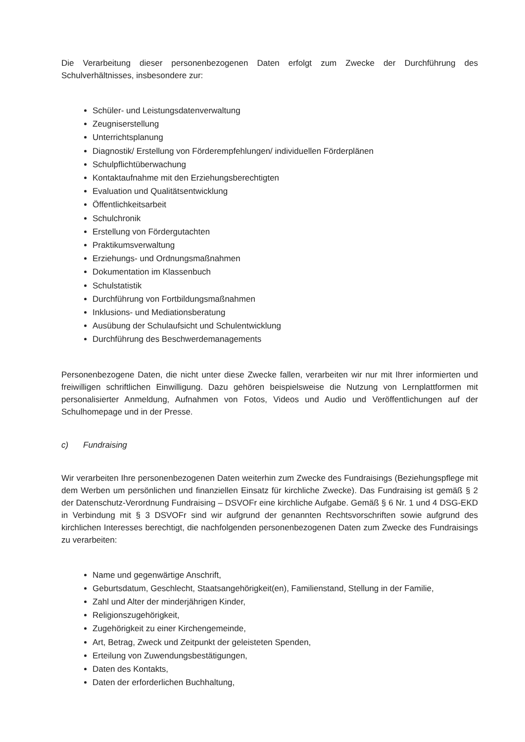Die Verarbeitung dieser personenbezogenen Daten erfolgt zum Zwecke der Durchführung des Schulverhältnisses, insbesondere zur:
Schüler- und Leistungsdatenverwaltung
Zeugniserstellung
Unterrichtsplanung
Diagnostik/ Erstellung von Förderempfehlungen/ individuellen Förderplänen
Schulpflichtüberwachung
Kontaktaufnahme mit den Erziehungsberechtigten
Evaluation und Qualitätsentwicklung
Öffentlichkeitsarbeit
Schulchronik
Erstellung von Fördergutachten
Praktikumsverwaltung
Erziehungs- und Ordnungsmaßnahmen
Dokumentation im Klassenbuch
Schulstatistik
Durchführung von Fortbildungsmaßnahmen
Inklusions- und Mediationsberatung
Ausübung der Schulaufsicht und Schulentwicklung
Durchführung des Beschwerdemanagements
Personenbezogene Daten, die nicht unter diese Zwecke fallen, verarbeiten wir nur mit Ihrer informierten und freiwilligen schriftlichen Einwilligung. Dazu gehören beispielsweise die Nutzung von Lernplattformen mit personalisierter Anmeldung, Aufnahmen von Fotos, Videos und Audio und Veröffentlichungen auf der Schulhomepage und in der Presse.
c) Fundraising
Wir verarbeiten Ihre personenbezogenen Daten weiterhin zum Zwecke des Fundraisings (Beziehungspflege mit dem Werben um persönlichen und finanziellen Einsatz für kirchliche Zwecke). Das Fundraising ist gemäß § 2 der Datenschutz-Verordnung Fundraising – DSVOFr eine kirchliche Aufgabe. Gemäß § 6 Nr. 1 und 4 DSG-EKD in Verbindung mit § 3 DSVOFr sind wir aufgrund der genannten Rechtsvorschriften sowie aufgrund des kirchlichen Interesses berechtigt, die nachfolgenden personenbezogenen Daten zum Zwecke des Fundraisings zu verarbeiten:
Name und gegenwärtige Anschrift,
Geburtsdatum, Geschlecht, Staatsangehörigkeit(en), Familienstand, Stellung in der Familie,
Zahl und Alter der minderjährigen Kinder,
Religionszugehörigkeit,
Zugehörigkeit zu einer Kirchengemeinde,
Art, Betrag, Zweck und Zeitpunkt der geleisteten Spenden,
Erteilung von Zuwendungsbestätigungen,
Daten des Kontakts,
Daten der erforderlichen Buchhaltung,